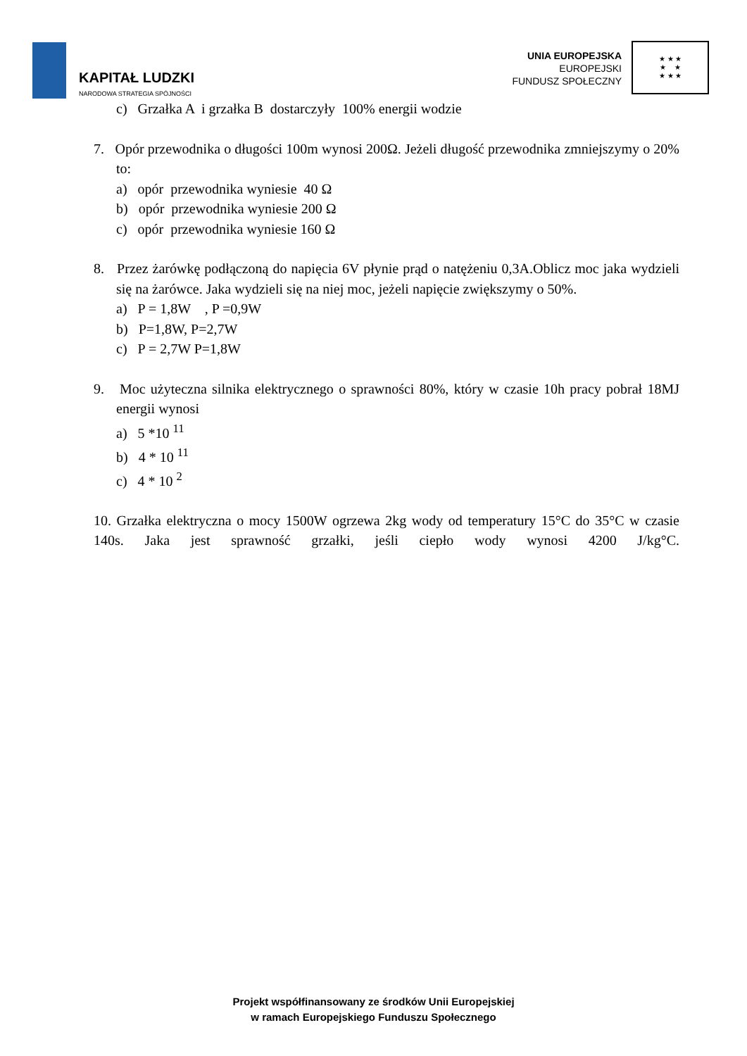KAPITAŁ LUDZKI
NARODOWA STRATEGIA SPÓJNOŚCI
UNIA EUROPEJSKA
EUROPEJSKI
FUNDUSZ SPOŁECZNY
★ ★ ★
★ ★
★ ★ ★
c) Grzałka A i grzałka B dostarczyły 100% energii wodzie
7. Opór przewodnika o długości 100m wynosi 200Ω. Jeżeli długość przewodnika zmniejszymy o 20% to:
a) opór przewodnika wyniesie 40 Ω
b) opór przewodnika wyniesie 200 Ω
c) opór przewodnika wyniesie 160 Ω
8. Przez żarówkę podłączoną do napięcia 6V płynie prąd o natężeniu 0,3A.Oblicz moc jaka wydzieli się na żarówce. Jaka wydzieli się na niej moc, jeżeli napięcie zwiększymy o 50%.
a) P = 1,8W , P =0,9W
b) P=1,8W, P=2,7W
c) P = 2,7W P=1,8W
9. Moc użyteczna silnika elektrycznego o sprawności 80%, który w czasie 10h pracy pobrał 18MJ energii wynosi
a) 5 *10 <sup>11</sup>
b) 4 * 10 <sup>11</sup>
c) 4 * 10 <sup>2</sup>
10. Grzałka elektryczna o mocy 1500W ogrzewa 2kg wody od temperatury 15°C do 35°C w czasie 140s. Jaka jest sprawność grzałki, jeśli ciepło wody wynosi 4200 J/kg°C.
Projekt współfinansowany ze środków Unii Europejskiej
w ramach Europejskiego Funduszu Społecznego